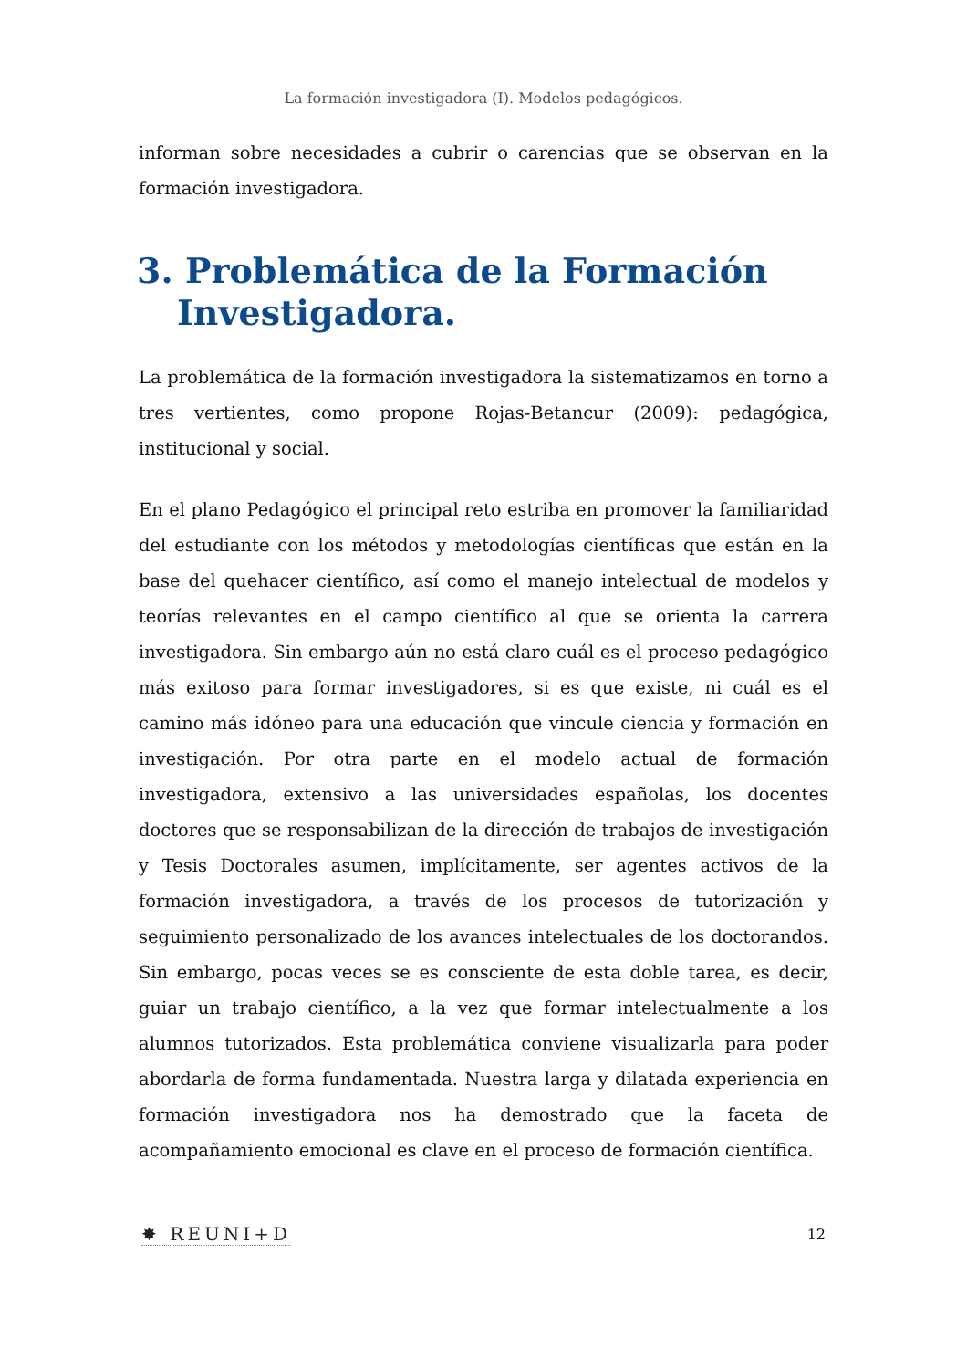La formación investigadora (I). Modelos pedagógicos.
informan sobre necesidades a cubrir o carencias que se observan en la formación investigadora.
3. Problemática de la Formación Investigadora.
La problemática de la formación investigadora la sistematizamos en torno a tres vertientes, como propone Rojas-Betancur (2009): pedagógica, institucional y social.
En el plano Pedagógico el principal reto estriba en promover la familiaridad del estudiante con los métodos y metodologías científicas que están en la base del quehacer científico, así como el manejo intelectual de modelos y teorías relevantes en el campo científico al que se orienta la carrera investigadora. Sin embargo aún no está claro cuál es el proceso pedagógico más exitoso para formar investigadores, si es que existe, ni cuál es el camino más idóneo para una educación que vincule ciencia y formación en investigación. Por otra parte en el modelo actual de formación investigadora, extensivo a las universidades españolas, los docentes doctores que se responsabilizan de la dirección de trabajos de investigación y Tesis Doctorales asumen, implícitamente, ser agentes activos de la formación investigadora, a través de los procesos de tutorización y seguimiento personalizado de los avances intelectuales de los doctorandos. Sin embargo, pocas veces se es consciente de esta doble tarea, es decir, guiar un trabajo científico, a la vez que formar intelectualmente a los alumnos tutorizados. Esta problemática conviene visualizarla para poder abordarla de forma fundamentada. Nuestra larga y dilatada experiencia en formación investigadora nos ha demostrado que la faceta de acompañamiento emocional es clave en el proceso de formación científica.
✸ REUNI+D 12